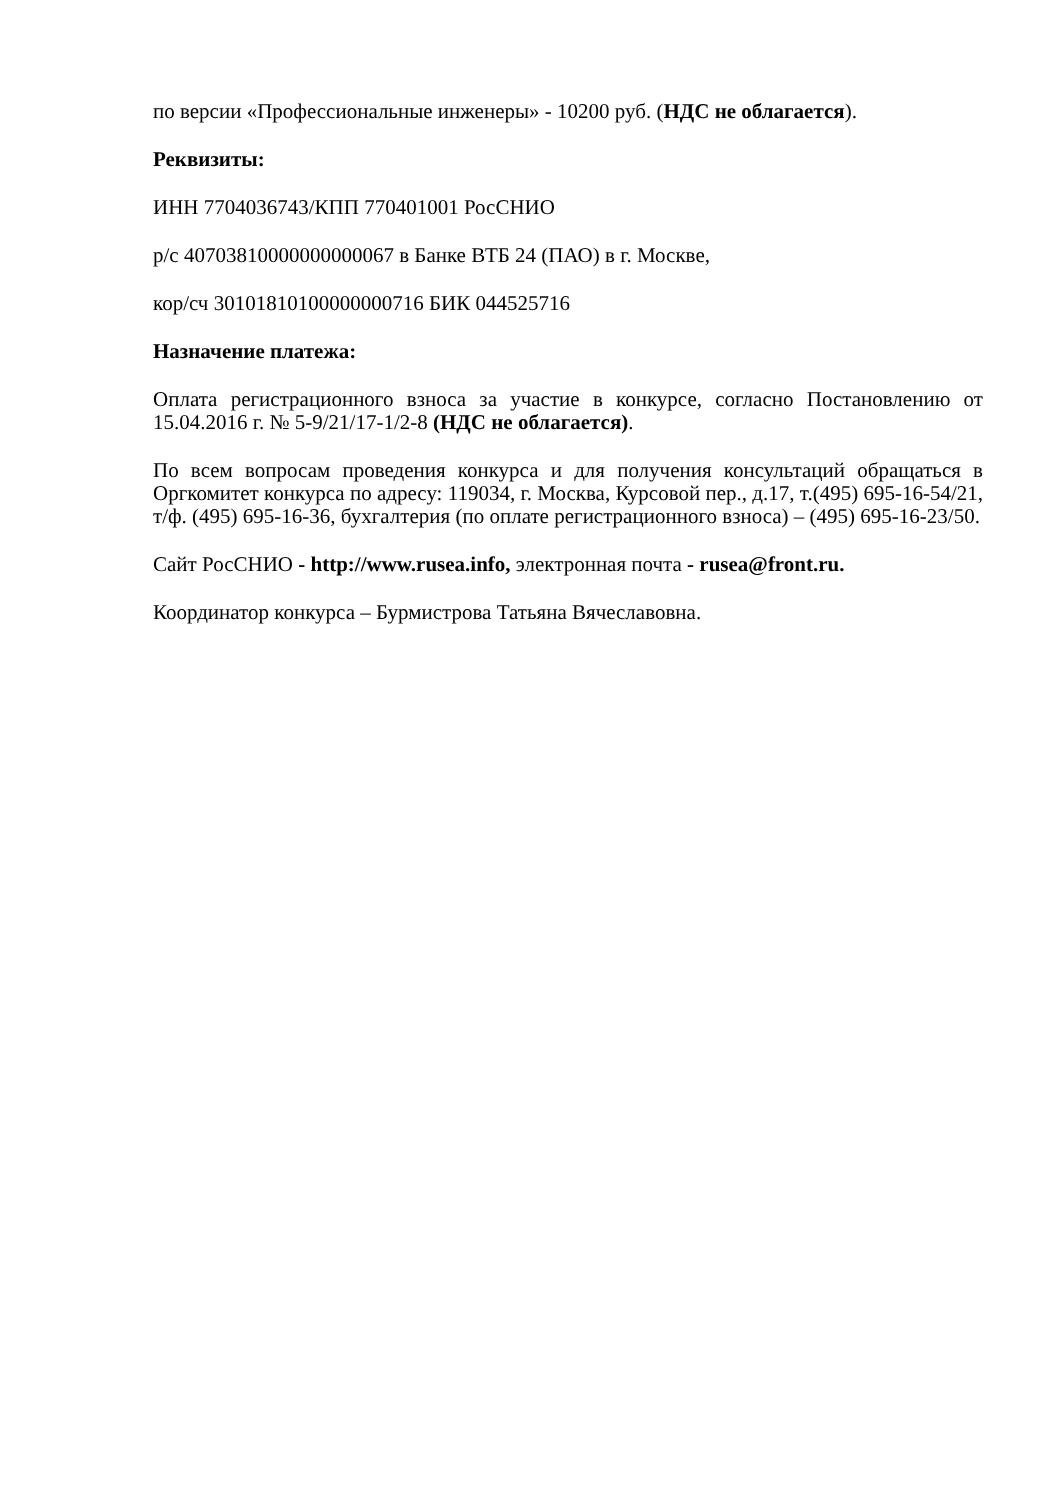по версии «Профессиональные инженеры» - 10200 руб. (НДС не облагается).
Реквизиты:
ИНН 7704036743/КПП 770401001 РосСНИО
р/с 40703810000000000067 в Банке ВТБ 24 (ПАО) в г. Москве,
кор/сч 30101810100000000716 БИК 044525716
Назначение платежа:
Оплата регистрационного взноса за участие в конкурсе, согласно Постановлению от 15.04.2016 г. № 5-9/21/17-1/2-8 (НДС не облагается).
По всем вопросам проведения конкурса и для получения консультаций обращаться в Оргкомитет конкурса по адресу: 119034, г. Москва, Курсовой пер., д.17, т.(495) 695-16-54/21, т/ф. (495) 695-16-36, бухгалтерия (по оплате регистрационного взноса) – (495) 695-16-23/50.
Сайт РосСНИО - http://www.rusea.info, электронная почта - rusea@front.ru.
Координатор конкурса – Бурмистрова Татьяна Вячеславовна.